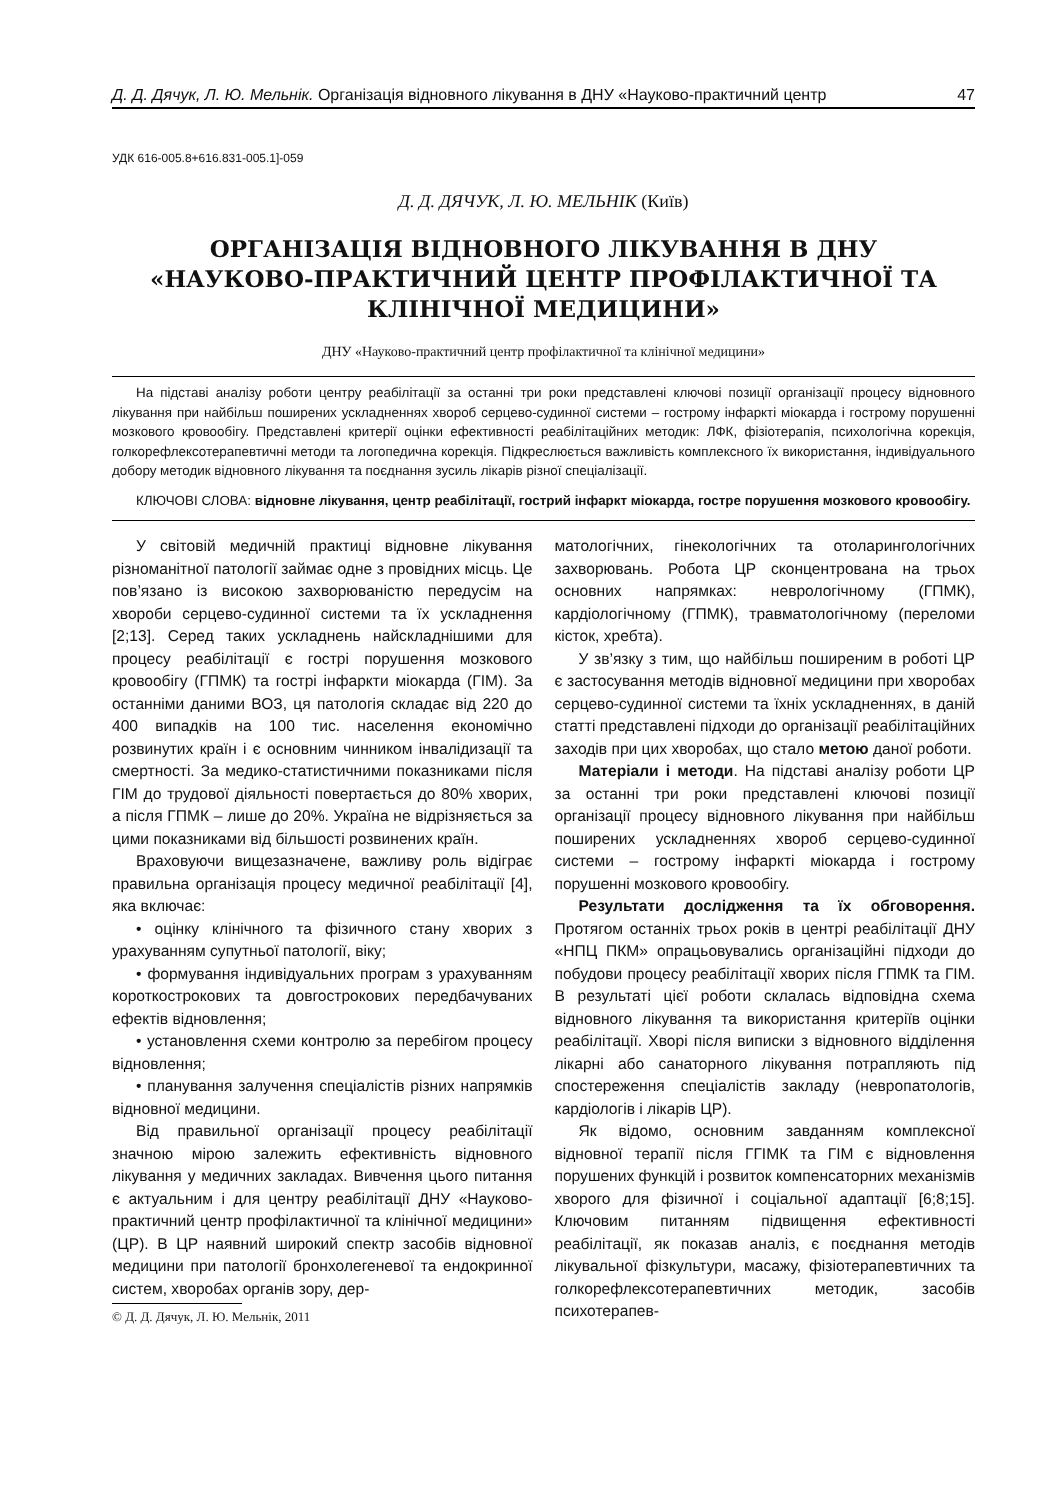Д. Д. Дячук, Л. Ю. Мельнік. Організація відновного лікування в ДНУ «Науково-практичний центр 47
УДК 616-005.8+616.831-005.1]-059
Д. Д. ДЯЧУК, Л. Ю. МЕЛЬНІК (Київ)
ОРГАНІЗАЦІЯ ВІДНОВНОГО ЛІКУВАННЯ В ДНУ «НАУКОВО-ПРАКТИЧНИЙ ЦЕНТР ПРОФІЛАКТИЧНОЇ ТА КЛІНІЧНОЇ МЕДИЦИНИ»
ДНУ «Науково-практичний центр профілактичної та клінічної медицини»
На підставі аналізу роботи центру реабілітації за останні три роки представлені ключові позиції організації процесу відновного лікування при найбільш поширених ускладненнях хвороб серцево-судинної системи – гострому інфаркті міокарда і гострому порушенні мозкового кровообігу. Представлені критерії оцінки ефективності реабілітаційних методик: ЛФК, фізіотерапія, психологічна корекція, голкорефлексотерапевтичні методи та логопедична корекція. Підкреслюється важливість комплексного їх використання, індивідуального добору методик відновного лікування та поєднання зусиль лікарів різної спеціалізації.
КЛЮЧОВІ СЛОВА: відновне лікування, центр реабілітації, гострий інфаркт міокарда, гостре порушення мозкового кровообігу.
У світовій медичній практиці відновне лікування різноманітної патології займає одне з провідних місць. Це пов’язано із високою захворюваністю передусім на хвороби серцево-судинної системи та їх ускладнення [2;13]. Серед таких ускладнень найскладнішими для процесу реабілітації є гострі порушення мозкового кровообігу (ГПМК) та гострі інфаркти міокарда (ГІМ). За останніми даними ВОЗ, ця патологія складає від 220 до 400 випадків на 100 тис. населення економічно розвинутих країн і є основним чинником інвалідизації та смертності. За медико-статистичними показниками після ГІМ до трудової діяльності повертається до 80% хворих, а після ГПМК – лише до 20%. Україна не відрізняється за цими показниками від більшості розвинених країн.
Враховуючи вищезазначене, важливу роль відіграє правильна організація процесу медичної реабілітації [4], яка включає:
• оцінку клінічного та фізичного стану хворих з урахуванням супутньої патології, віку;
• формування індивідуальних програм з урахуванням короткострокових та довгострокових передбачуваних ефектів відновлення;
• установлення схеми контролю за перебігом процесу відновлення;
• планування залучення спеціалістів різних напрямків відновної медицини.
Від правильної організації процесу реабілітації значною мірою залежить ефективність відновного лікування у медичних закладах. Вивчення цього питання є актуальним і для центру реабілітації ДНУ «Науково-практичний центр профілактичної та клінічної медицини» (ЦР). В ЦР наявний широкий спектр засобів відновної медицини при патології бронхолегеневої та ендокринної систем, хворобах органів зору, дер-
© Д. Д. Дячук, Л. Ю. Мельнік, 2011
матологічних, гінекологічних та отоларингологічних захворювань. Робота ЦР сконцентрована на трьох основних напрямках: неврологічному (ГПМК), кардіологічному (ГПМК), травматологічному (переломи кісток, хребта).
У зв’язку з тим, що найбільш поширеним в роботі ЦР є застосування методів відновної медицини при хворобах серцево-судинної системи та їхніх ускладненнях, в даній статті представлені підходи до організації реабілітаційних заходів при цих хворобах, що стало метою даної роботи.
Матеріали і методи. На підставі аналізу роботи ЦР за останні три роки представлені ключові позиції організації процесу відновного лікування при найбільш поширених ускладненнях хвороб серцево-судинної системи – гострому інфаркті міокарда і гострому порушенні мозкового кровообігу.
Результати дослідження та їх обговорення. Протягом останніх трьох років в центрі реабілітації ДНУ «НПЦ ПКМ» опрацьовувались організаційні підходи до побудови процесу реабілітації хворих після ГПМК та ГІМ. В результаті цієї роботи склалась відповідна схема відновного лікування та використання критеріїв оцінки реабілітації. Хворі після виписки з відновного відділення лікарні або санаторного лікування потрапляють під спостереження спеціалістів закладу (невропатологів, кардіологів і лікарів ЦР).
Як відомо, основним завданням комплексної відновної терапії після ГГІМК та ГІМ є відновлення порушених функцій і розвиток компенсаторних механізмів хворого для фізичної і соціальної адаптації [6;8;15]. Ключовим питанням підвищення ефективності реабілітації, як показав аналіз, є поєднання методів лікувальної фізкультури, масажу, фізіотерапевтичних та голкорефлексотерапевтичних методик, засобів психотерапев-